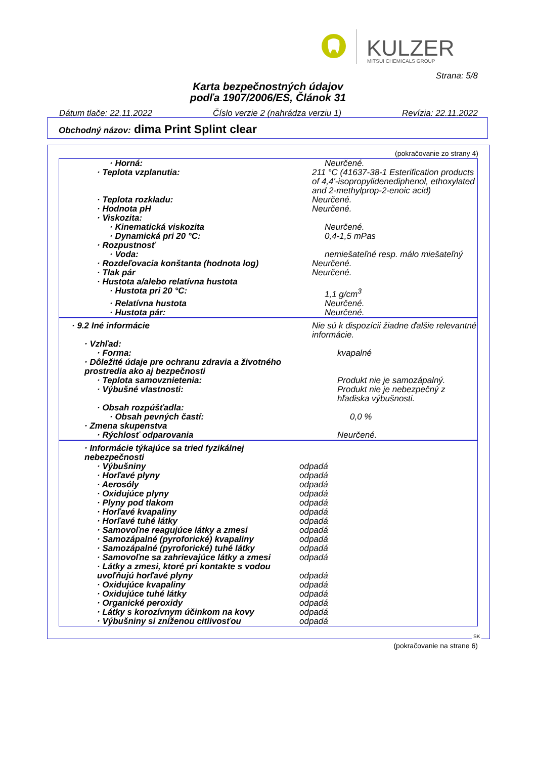KULZER
MITSUI CHEMICALS GROUP
Strana: 5/8
Karta bezpečnostných údajov
podľa 1907/2006/ES, Článok 31
Dátum tlače: 22.11.2022 Číslo verzie 2 (nahrádza verziu 1) Revízia: 22.11.2022
Obchodný názov: dima Print Splint clear
(pokračovanie zo strany 4)
| · Horná: | Neurčené. |
| · Teplota vzplanutia: | 211 °C (41637-38-1 Esterification products of 4,4'-isopropylidenediphenol, ethoxylated and 2-methylprop-2-enoic acid) |
| · Teplota rozkladu: | Neurčené. |
| · Hodnota pH | Neurčené. |
| · Viskozita: | |
| · Kinematická viskozita | Neurčené. |
| · Dynamická pri 20 °C: | 0,4-1,5 mPas |
| · Rozpustnosť | |
| · Voda: | nemiešateľné resp. málo miešateľný |
| · Rozdeľovacia konštanta (hodnota log) | Neurčené. |
| · Tlak pár | Neurčené. |
| · Hustota a/alebo relatívna hustota | |
| · Hustota pri 20 °C: | 1,1 g/cm<sup>3</sup> |
| · Relatívna hustota | Neurčené. |
| · Hustota pár: | Neurčené. |
| · 9.2 Iné informácie | Nie sú k dispozícii žiadne ďalšie relevantné informácie. |
| · Vzhľad: | |
| · Forma: | kvapalné |
| · Dôležité údaje pre ochranu zdravia a životného prostredia ako aj bezpečnosti | |
| · Teplota samovznietenia: | Produkt nie je samozápalný. |
| · Výbušné vlastnosti: | Produkt nie je nebezpečný z hľadiska výbušnosti. |
| · Obsah rozpúšťadla: | |
| · Obsah pevných častí: | 0,0 % |
| · Zmena skupenstva | |
| · Rýchlosť odparovania | Neurčené. |
| · Informácie týkajúce sa tried fyzikálnej nebezpečnosti | |
| · Výbušniny | odpadá |
| · Horľavé plyny | odpadá |
| · Aerosóly | odpadá |
| · Oxidujúce plyny | odpadá |
| · Plyny pod tlakom | odpadá |
| · Horľavé kvapaliny | odpadá |
| · Horľavé tuhé látky | odpadá |
| · Samovoľne reagujúce látky a zmesi | odpadá |
| · Samozápalné (pyroforické) kvapaliny | odpadá |
| · Samozápalné (pyroforické) tuhé látky | odpadá |
| · Samovoľne sa zahrievajúce látky a zmesi | odpadá |
| · Látky a zmesi, ktoré pri kontakte s vodou uvoľňujú horľavé plyny | odpadá |
| · Oxidujúce kvapaliny | odpadá |
| · Oxidujúce tuhé látky | odpadá |
| · Organické peroxidy | odpadá |
| · Látky s korozívnym účinkom na kovy | odpadá |
| · Výbušniny si zníženou citlivosťou | odpadá |
SK
(pokračovanie na strane 6)